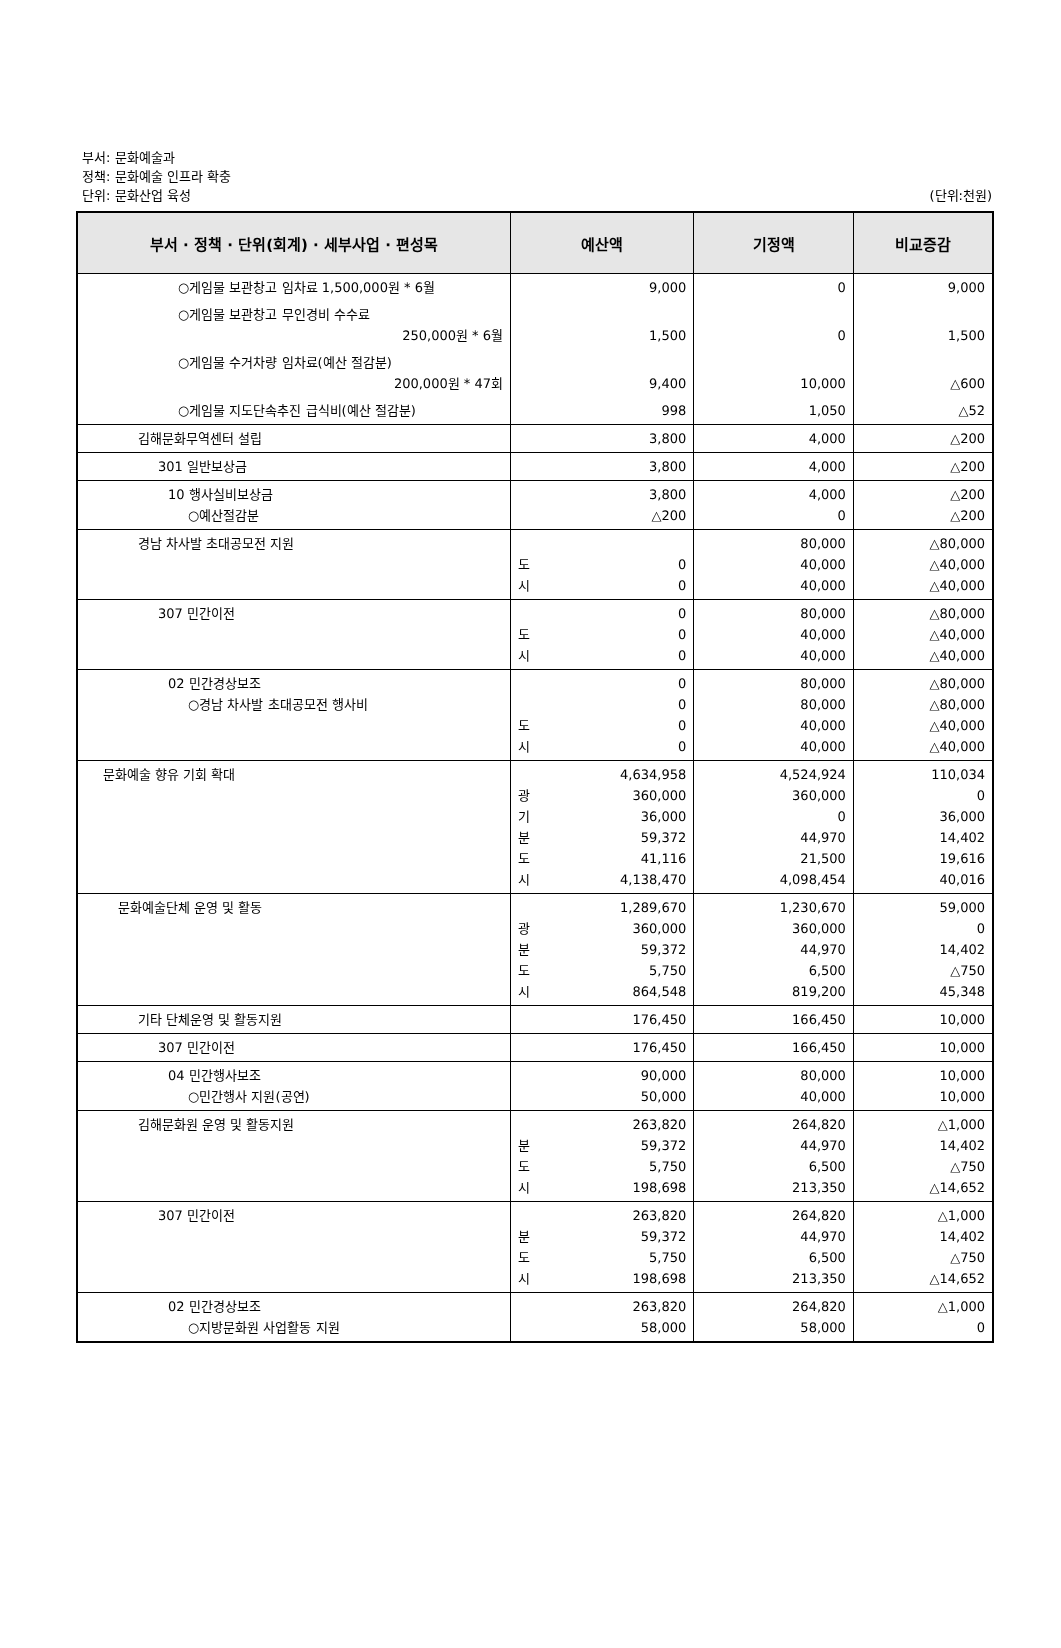부서: 문화예술과
정책: 문화예술 인프라 확충
단위: 문화산업 육성
(단위:천원)
| 부서 · 정책 · 단위(회계) · 세부사업 · 편성목 | 예산액 | 기정액 | 비교증감 |
| --- | --- | --- | --- |
| ○게임물 보관창고 임차료 1,500,000원 * 6월 | 9,000 | 0 | 9,000 |
| ○게임물 보관창고 무인경비 수수료 250,000원 * 6월 | 1,500 | 0 | 1,500 |
| ○게임물 수거차량 임차료(예산 절감분) 200,000원 * 47회 | 9,400 | 10,000 | △600 |
| ○게임물 지도단속추진 급식비(예산 절감분) | 998 | 1,050 | △52 |
| 김해문화무역센터 설립 | 3,800 | 4,000 | △200 |
| 301 일반보상금 | 3,800 | 4,000 | △200 |
| 10 행사실비보상금 ○예산절감분 | 3,800 △200 | 4,000 0 | △200 △200 |
| 경남 차사발 초대공모전 지원 | 도 0 시 0 | 80,000 40,000 40,000 | △80,000 △40,000 △40,000 |
| 307 민간이전 | 0 도 0 시 0 | 80,000 40,000 40,000 | △80,000 △40,000 △40,000 |
| 02 민간경상보조 ○경남 차사발 초대공모전 행사비 | 0 0 도 0 시 0 | 80,000 80,000 40,000 40,000 | △80,000 △80,000 △40,000 △40,000 |
| 문화예술 향유 기회 확대 | 4,634,958 광 360,000 기 36,000 분 59,372 도 41,116 시 4,138,470 | 4,524,924 360,000 0 44,970 21,500 4,098,454 | 110,034 0 36,000 14,402 19,616 40,016 |
| 문화예술단체 운영 및 활동 | 1,289,670 광 360,000 분 59,372 도 5,750 시 864,548 | 1,230,670 360,000 44,970 6,500 819,200 | 59,000 0 14,402 △750 45,348 |
| 기타 단체운영 및 활동지원 | 176,450 | 166,450 | 10,000 |
| 307 민간이전 | 176,450 | 166,450 | 10,000 |
| 04 민간행사보조 ○민간행사 지원(공연) | 90,000 50,000 | 80,000 40,000 | 10,000 10,000 |
| 김해문화원 운영 및 활동지원 | 263,820 분 59,372 도 5,750 시 198,698 | 264,820 44,970 6,500 213,350 | △1,000 14,402 △750 △14,652 |
| 307 민간이전 | 263,820 분 59,372 도 5,750 시 198,698 | 264,820 44,970 6,500 213,350 | △1,000 14,402 △750 △14,652 |
| 02 민간경상보조 ○지방문화원 사업활동 지원 | 263,820 58,000 | 264,820 58,000 | △1,000 0 |